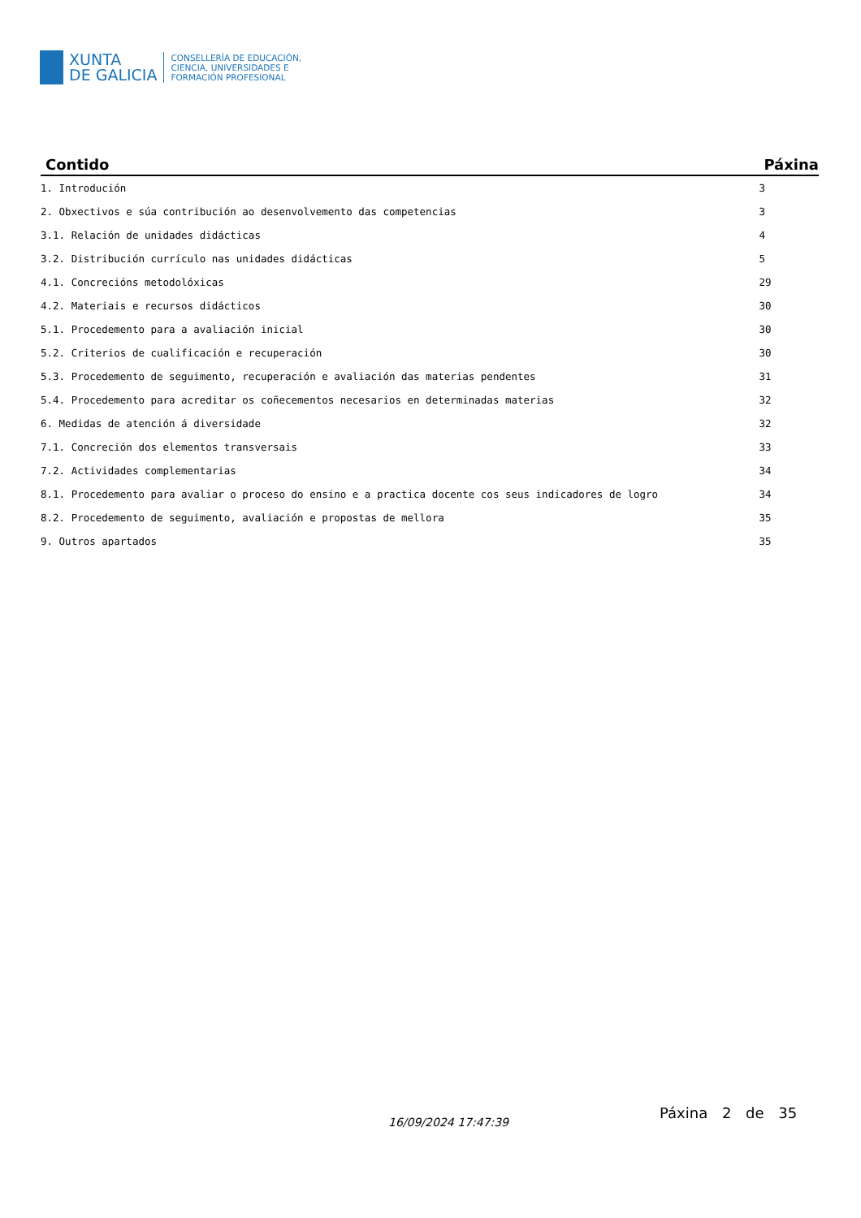XUNTA
DE GALICIA
CONSELLERÍA DE EDUCACIÓN,
CIENCIA, UNIVERSIDADES E
FORMACIÓN PROFESIONAL
| Contido | Páxina |
| --- | --- |
| 1. Introdución | 3 |
| 2. Obxectivos e súa contribución ao desenvolvemento das competencias | 3 |
| 3.1. Relación de unidades didácticas | 4 |
| 3.2. Distribución currículo nas unidades didácticas | 5 |
| 4.1. Concrecións metodolóxicas | 29 |
| 4.2. Materiais e recursos didácticos | 30 |
| 5.1. Procedemento para a avaliación inicial | 30 |
| 5.2. Criterios de cualificación e recuperación | 30 |
| 5.3. Procedemento de seguimento, recuperación e avaliación das materias pendentes | 31 |
| 5.4. Procedemento para acreditar os coñecementos necesarios en determinadas materias | 32 |
| 6. Medidas de atención á diversidade | 32 |
| 7.1. Concreción dos elementos transversais | 33 |
| 7.2. Actividades complementarias | 34 |
| 8.1. Procedemento para avaliar o proceso do ensino e a practica docente cos seus indicadores de logro | 34 |
| 8.2. Procedemento de seguimento, avaliación e propostas de mellora | 35 |
| 9. Outros apartados | 35 |
16/09/2024 17:47:39
Páxina 2 de 35